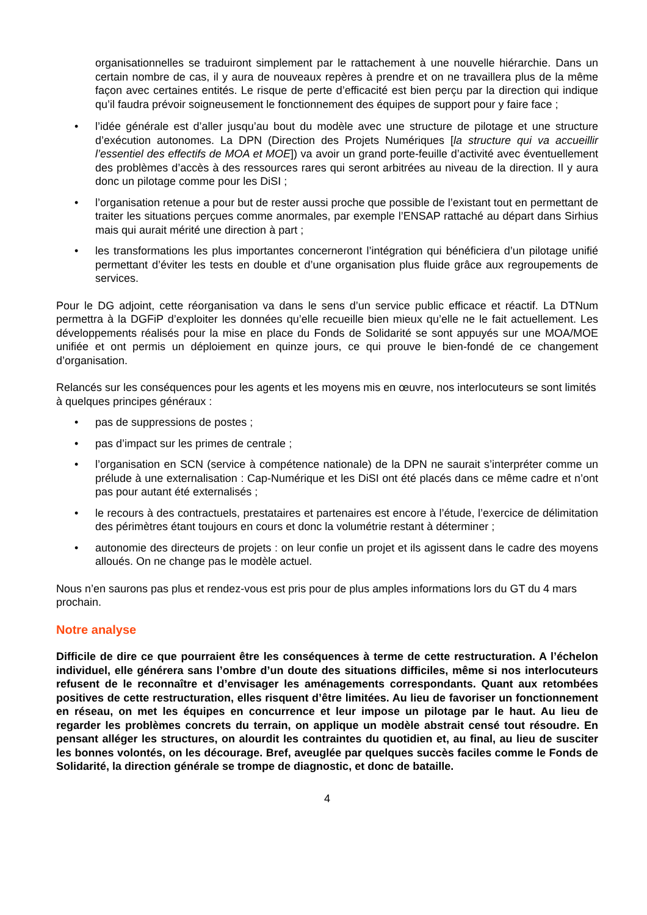organisationnelles se traduiront simplement par le rattachement à une nouvelle hiérarchie. Dans un certain nombre de cas, il y aura de nouveaux repères à prendre et on ne travaillera plus de la même façon avec certaines entités. Le risque de perte d’efficacité est bien perçu par la direction qui indique qu’il faudra prévoir soigneusement le fonctionnement des équipes de support pour y faire face ;
• l’idée générale est d’aller jusqu’au bout du modèle avec une structure de pilotage et une structure d’exécution autonomes. La DPN (Direction des Projets Numériques [la structure qui va accueillir l’essentiel des effectifs de MOA et MOE]) va avoir un grand porte-feuille d’activité avec éventuellement des problèmes d’accès à des ressources rares qui seront arbitrées au niveau de la direction. Il y aura donc un pilotage comme pour les DiSI ;
• l’organisation retenue a pour but de rester aussi proche que possible de l’existant tout en permettant de traiter les situations perçues comme anormales, par exemple l’ENSAP rattaché au départ dans Sirhius mais qui aurait mérité une direction à part ;
• les transformations les plus importantes concerneront l’intégration qui bénéficiera d’un pilotage unifié permettant d’éviter les tests en double et d’une organisation plus fluide grâce aux regroupements de services.
Pour le DG adjoint, cette réorganisation va dans le sens d’un service public efficace et réactif. La DTNum permettra à la DGFiP d’exploiter les données qu’elle recueille bien mieux qu’elle ne le fait actuellement. Les développements réalisés pour la mise en place du Fonds de Solidarité se sont appuyés sur une MOA/MOE unifiée et ont permis un déploiement en quinze jours, ce qui prouve le bien-fondé de ce changement d’organisation.
Relancés sur les conséquences pour les agents et les moyens mis en œuvre, nos interlocuteurs se sont limités à quelques principes généraux :
• pas de suppressions de postes ;
• pas d’impact sur les primes de centrale ;
• l’organisation en SCN (service à compétence nationale) de la DPN ne saurait s’interpréter comme un prélude à une externalisation : Cap-Numérique et les DiSI ont été placés dans ce même cadre et n’ont pas pour autant été externalisés ;
• le recours à des contractuels, prestataires et partenaires est encore à l’étude, l’exercice de délimitation des périmètres étant toujours en cours et donc la volumétrie restant à déterminer ;
• autonomie des directeurs de projets : on leur confie un projet et ils agissent dans le cadre des moyens alloués. On ne change pas le modèle actuel.
Nous n’en saurons pas plus et rendez-vous est pris pour de plus amples informations lors du GT du 4 mars prochain.
Notre analyse
Difficile de dire ce que pourraient être les conséquences à terme de cette restructuration. A l’échelon individuel, elle générera sans l’ombre d’un doute des situations difficiles, même si nos interlocuteurs refusent de le reconnaître et d’envisager les aménagements correspondants. Quant aux retombées positives de cette restructuration, elles risquent d’être limitées. Au lieu de favoriser un fonctionnement en réseau, on met les équipes en concurrence et leur impose un pilotage par le haut. Au lieu de regarder les problèmes concrets du terrain, on applique un modèle abstrait censé tout résoudre. En pensant alléger les structures, on alourdit les contraintes du quotidien et, au final, au lieu de susciter les bonnes volontés, on les décourage. Bref, aveuglée par quelques succès faciles comme le Fonds de Solidarité, la direction générale se trompe de diagnostic, et donc de bataille.
4